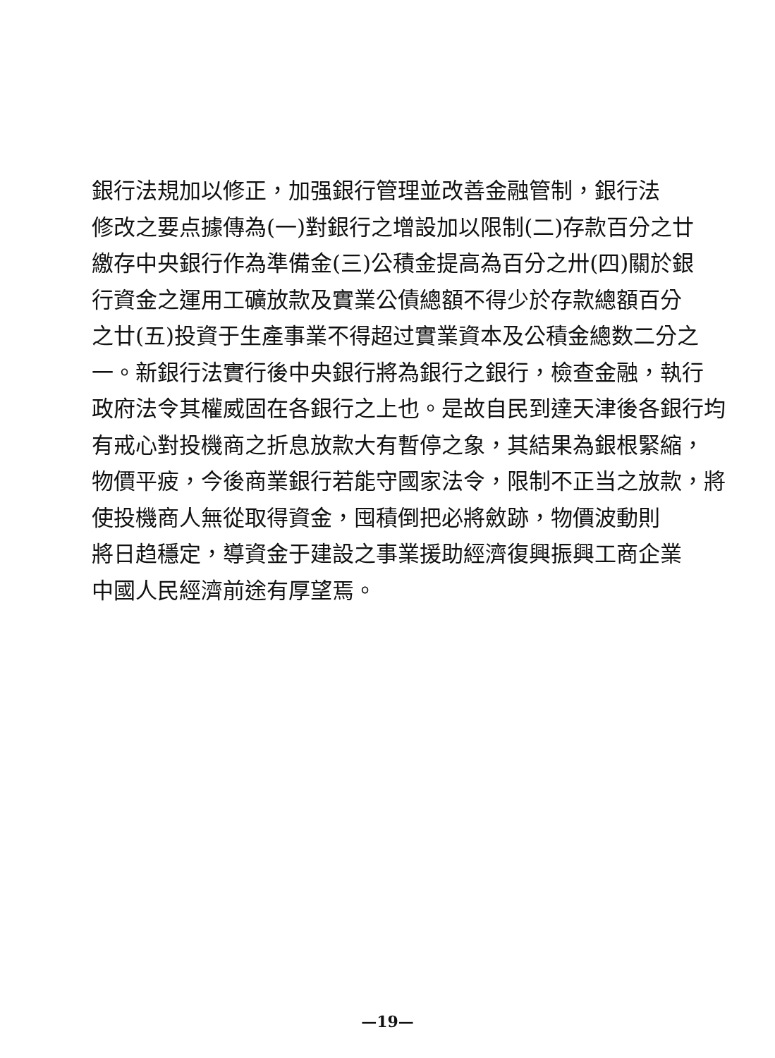銀行法規加以修正，加强銀行管理並改善金融管制，銀行法
修改之要点據傳為(一)對銀行之增設加以限制(二)存款百分之廿
繳存中央銀行作為準備金(三)公積金提高為百分之卅(四)關於銀
行資金之運用工礦放款及實業公債總額不得少於存款總額百分
之廿(五)投資于生產事業不得超过實業資本及公積金總数二分之
一。新銀行法實行後中央銀行將為銀行之銀行，檢查金融，執行
政府法令其權威固在各銀行之上也。是故自民到達天津後各銀行均
有戒心對投機商之折息放款大有暫停之象，其結果為銀根緊縮，
物價平疲，今後商業銀行若能守國家法令，限制不正当之放款，將
使投機商人無從取得資金，囤積倒把必將斂跡，物價波動則
將日趋穩定，導資金于建設之事業援助經濟復興振興工商企業
中國人民經濟前途有厚望焉。
—19—